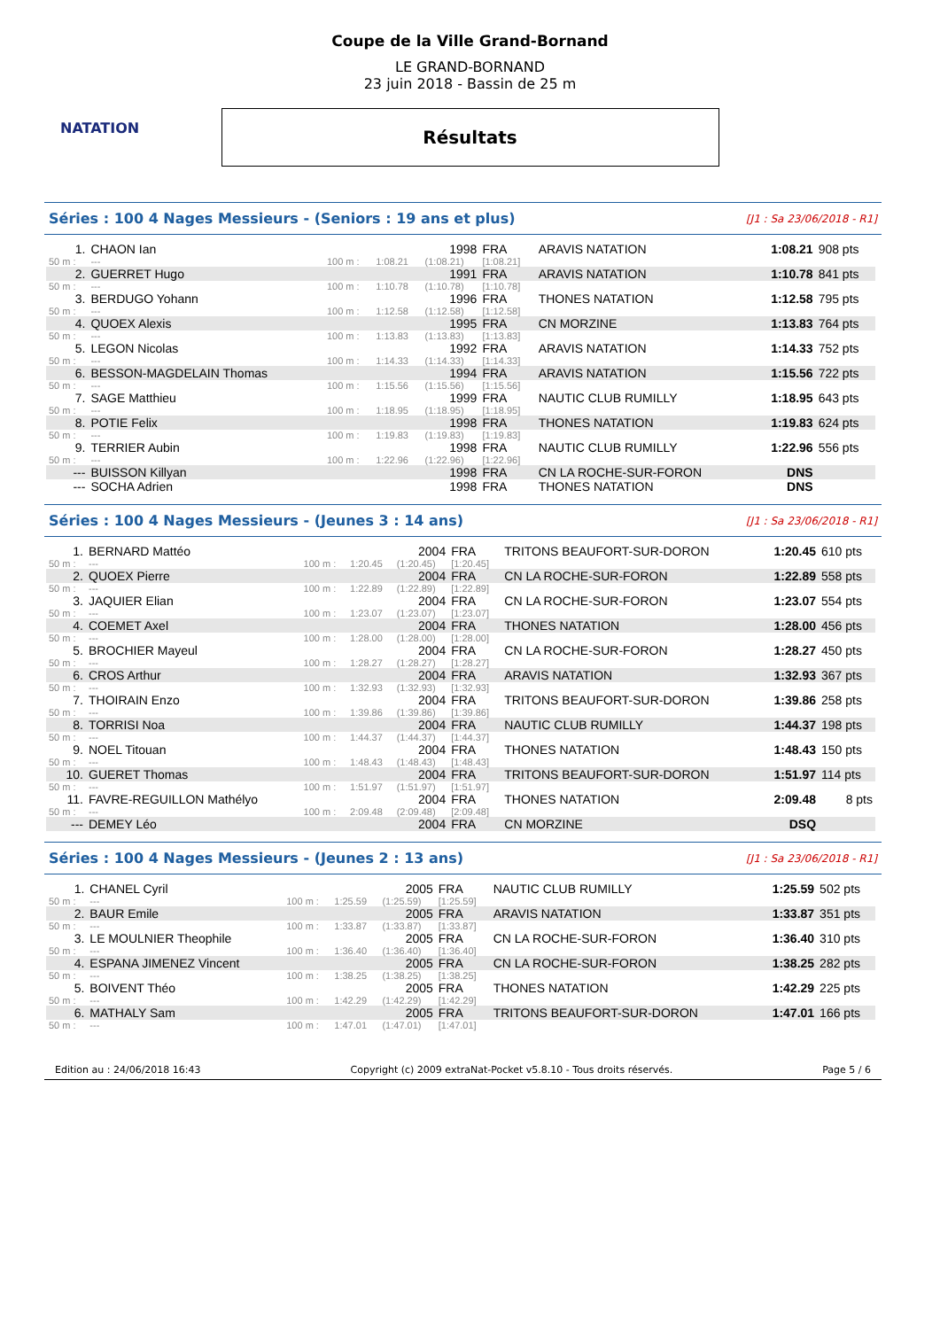NATATION
Coupe de la Ville Grand-Bornand
LE GRAND-BORNAND
23 juin 2018 - Bassin de 25 m
Résultats
Séries : 100 4 Nages Messieurs - (Seniors : 19 ans et plus) [J1 : Sa 23/06/2018 - R1]
| 1. | CHAON Ian | | | 1998 | FRA | ARAVIS NATATION | 1:08.21 | 908 pts |
| 50 m : | --- | 100 m : | 1:08.21 | (1:08.21) | [1:08.21] | | | |
| 2. | GUERRET Hugo | | | 1991 | FRA | ARAVIS NATATION | 1:10.78 | 841 pts |
| 50 m : | --- | 100 m : | 1:10.78 | (1:10.78) | [1:10.78] | | | |
| 3. | BERDUGO Yohann | | | 1996 | FRA | THONES NATATION | 1:12.58 | 795 pts |
| 50 m : | --- | 100 m : | 1:12.58 | (1:12.58) | [1:12.58] | | | |
| 4. | QUOEX Alexis | | | 1995 | FRA | CN MORZINE | 1:13.83 | 764 pts |
| 50 m : | --- | 100 m : | 1:13.83 | (1:13.83) | [1:13.83] | | | |
| 5. | LEGON Nicolas | | | 1992 | FRA | ARAVIS NATATION | 1:14.33 | 752 pts |
| 50 m : | --- | 100 m : | 1:14.33 | (1:14.33) | [1:14.33] | | | |
| 6. | BESSON-MAGDELAIN Thomas | | | 1994 | FRA | ARAVIS NATATION | 1:15.56 | 722 pts |
| 50 m : | --- | 100 m : | 1:15.56 | (1:15.56) | [1:15.56] | | | |
| 7. | SAGE Matthieu | | | 1999 | FRA | NAUTIC CLUB RUMILLY | 1:18.95 | 643 pts |
| 50 m : | --- | 100 m : | 1:18.95 | (1:18.95) | [1:18.95] | | | |
| 8. | POTIE Felix | | | 1998 | FRA | THONES NATATION | 1:19.83 | 624 pts |
| 50 m : | --- | 100 m : | 1:19.83 | (1:19.83) | [1:19.83] | | | |
| 9. | TERRIER Aubin | | | 1998 | FRA | NAUTIC CLUB RUMILLY | 1:22.96 | 556 pts |
| 50 m : | --- | 100 m : | 1:22.96 | (1:22.96) | [1:22.96] | | | |
| --- | BUISSON Killyan | | | 1998 | FRA | CN LA ROCHE-SUR-FORON | DNS | |
| --- | SOCHA Adrien | | | 1998 | FRA | THONES NATATION | DNS | |
Séries : 100 4 Nages Messieurs - (Jeunes 3 : 14 ans) [J1 : Sa 23/06/2018 - R1]
| 1. | BERNARD Mattéo | | | 2004 | FRA | TRITONS BEAUFORT-SUR-DORON | 1:20.45 | 610 pts |
| 50 m : | --- | 100 m : | 1:20.45 | (1:20.45) | [1:20.45] | | | |
| 2. | QUOEX Pierre | | | 2004 | FRA | CN LA ROCHE-SUR-FORON | 1:22.89 | 558 pts |
| 50 m : | --- | 100 m : | 1:22.89 | (1:22.89) | [1:22.89] | | | |
| 3. | JAQUIER Elian | | | 2004 | FRA | CN LA ROCHE-SUR-FORON | 1:23.07 | 554 pts |
| 50 m : | --- | 100 m : | 1:23.07 | (1:23.07) | [1:23.07] | | | |
| 4. | COEMET Axel | | | 2004 | FRA | THONES NATATION | 1:28.00 | 456 pts |
| 50 m : | --- | 100 m : | 1:28.00 | (1:28.00) | [1:28.00] | | | |
| 5. | BROCHIER Mayeul | | | 2004 | FRA | CN LA ROCHE-SUR-FORON | 1:28.27 | 450 pts |
| 50 m : | --- | 100 m : | 1:28.27 | (1:28.27) | [1:28.27] | | | |
| 6. | CROS Arthur | | | 2004 | FRA | ARAVIS NATATION | 1:32.93 | 367 pts |
| 50 m : | --- | 100 m : | 1:32.93 | (1:32.93) | [1:32.93] | | | |
| 7. | THOIRAIN Enzo | | | 2004 | FRA | TRITONS BEAUFORT-SUR-DORON | 1:39.86 | 258 pts |
| 50 m : | --- | 100 m : | 1:39.86 | (1:39.86) | [1:39.86] | | | |
| 8. | TORRISI Noa | | | 2004 | FRA | NAUTIC CLUB RUMILLY | 1:44.37 | 198 pts |
| 50 m : | --- | 100 m : | 1:44.37 | (1:44.37) | [1:44.37] | | | |
| 9. | NOEL Titouan | | | 2004 | FRA | THONES NATATION | 1:48.43 | 150 pts |
| 50 m : | --- | 100 m : | 1:48.43 | (1:48.43) | [1:48.43] | | | |
| 10. | GUERET Thomas | | | 2004 | FRA | TRITONS BEAUFORT-SUR-DORON | 1:51.97 | 114 pts |
| 50 m : | --- | 100 m : | 1:51.97 | (1:51.97) | [1:51.97] | | | |
| 11. | FAVRE-REGUILLON Mathélyo | | | 2004 | FRA | THONES NATATION | 2:09.48 | 8 pts |
| 50 m : | --- | 100 m : | 2:09.48 | (2:09.48) | [2:09.48] | | | |
| --- | DEMEY Léo | | | 2004 | FRA | CN MORZINE | DSQ | |
Séries : 100 4 Nages Messieurs - (Jeunes 2 : 13 ans) [J1 : Sa 23/06/2018 - R1]
| 1. | CHANEL Cyril | | | 2005 | FRA | NAUTIC CLUB RUMILLY | 1:25.59 | 502 pts |
| 50 m : | --- | 100 m : | 1:25.59 | (1:25.59) | [1:25.59] | | | |
| 2. | BAUR Emile | | | 2005 | FRA | ARAVIS NATATION | 1:33.87 | 351 pts |
| 50 m : | --- | 100 m : | 1:33.87 | (1:33.87) | [1:33.87] | | | |
| 3. | LE MOULNIER Theophile | | | 2005 | FRA | CN LA ROCHE-SUR-FORON | 1:36.40 | 310 pts |
| 50 m : | --- | 100 m : | 1:36.40 | (1:36.40) | [1:36.40] | | | |
| 4. | ESPANA JIMENEZ Vincent | | | 2005 | FRA | CN LA ROCHE-SUR-FORON | 1:38.25 | 282 pts |
| 50 m : | --- | 100 m : | 1:38.25 | (1:38.25) | [1:38.25] | | | |
| 5. | BOIVENT Théo | | | 2005 | FRA | THONES NATATION | 1:42.29 | 225 pts |
| 50 m : | --- | 100 m : | 1:42.29 | (1:42.29) | [1:42.29] | | | |
| 6. | MATHALY Sam | | | 2005 | FRA | TRITONS BEAUFORT-SUR-DORON | 1:47.01 | 166 pts |
| 50 m : | --- | 100 m : | 1:47.01 | (1:47.01) | [1:47.01] | | | |
Edition au : 24/06/2018 16:43 Copyright (c) 2009 extraNat-Pocket v5.8.10 - Tous droits réservés. Page 5 / 6